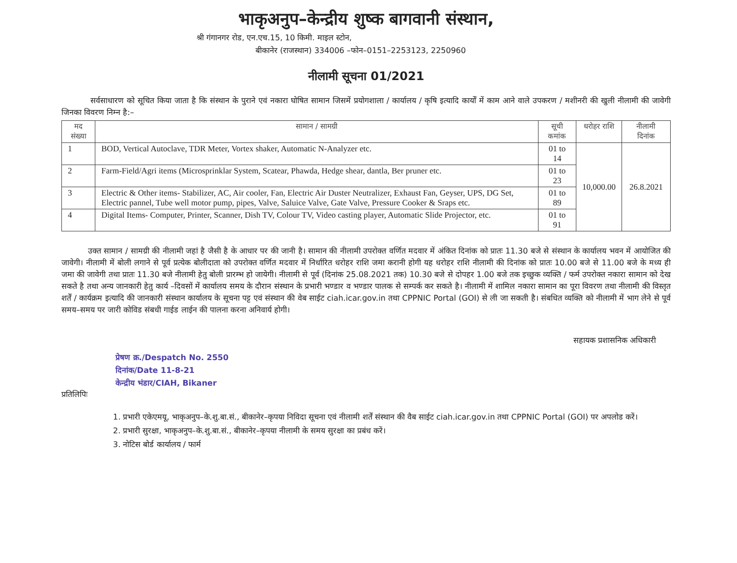भाकृअनुप–केन्द्रीय शुष्क बागवानी संस्थान,
श्री गंगानगर रोड, एन.एच.15, 10 किमी. माइल स्टोन,
बीकानेर (राजस्थान) 334006 –फोन–0151–2253123, 2250960
नीलामी सूचना 01/2021
सर्वसाधारण को सूचित किया जाता है कि संस्थान के पुराने एवं नकारा घोषित सामान जिसमें प्रयोगशाला / कार्यालय / कृषि इत्यादि कार्यों में काम आने वाले उपकरण / मशीनरी की खुली नीलामी की जावेगी जिनका विवरण निम्न है:–
| मद संख्या | सामान / सामग्री | सूची कमांक | धरोहर राशि | नीलामी दिनांक |
| --- | --- | --- | --- | --- |
| 1 | BOD, Vertical Autoclave, TDR Meter, Vortex shaker, Automatic N-Analyzer etc. | 01 to 14 | 10,000.00 | 26.8.2021 |
| 2 | Farm-Field/Agri items (Microsprinklar System, Scatear, Phawda, Hedge shear, dantla, Ber pruner etc. | 01 to 23 | | |
| 3 | Electric & Other items- Stabilizer, AC, Air cooler, Fan, Electric Air Duster Neutralizer, Exhaust Fan, Geyser, UPS, DG Set, Electric pannel, Tube well motor pump, pipes, Valve, Saluice Valve, Gate Valve, Pressure Cooker & Sraps etc. | 01 to 89 | | |
| 4 | Digital Items- Computer, Printer, Scanner, Dish TV, Colour TV, Video casting player, Automatic Slide Projector, etc. | 01 to 91 | | |
उक्त सामान / सामग्री की नीलामी जहां है जैसी है के आधार पर की जानी है। सामान की नीलामी उपरोक्त वर्णित मदवार में अंकित दिनांक को प्रातः 11.30 बजे से संस्थान के कार्यालय भवन में आयोजित की जावेगी। नीलामी में बोली लगाने से पूर्व प्रत्येक बोलीदाता को उपरोक्त वर्णित मदवार में निर्धारित धरोहर राशि जमा करानी होगी यह धरोहर राशि नीलामी की दिनांक को प्रातः 10.00 बजे से 11.00 बजे के मध्य ही जमा की जावेगी तथा प्रातः 11.30 बजे नीलामी हेतु बोली प्रारम्भ हो जायेगी। नीलामी से पूर्व (दिनांक 25.08.2021 तक) 10.30 बजे से दोपहर 1.00 बजे तक इच्छुक व्यक्ति / फर्म उपरोक्त नकारा सामान को देख सकते है तथा अन्य जानकारी हेतु कार्य –दिवसों में कार्यालय समय के दौरान संस्थान के प्रभारी भण्डार व भण्डार पालक से सम्पर्क कर सकते है। नीलामी में शामिल नकारा सामान का पूरा विवरण तथा नीलामी की विस्तृत शर्तें / कार्यक्रम इत्यादि की जानकारी संस्थान कार्यालय के सूचना पट्ट एवं संस्थान की वेब साईट ciah.icar.gov.in तथा CPPNIC Portal (GOI) से ली जा सकती है। संबधित व्यक्ति को नीलामी में भाग लेने से पूर्व समय–समय पर जारी कोविड संबधी गाईड लाईन की पालना करना अनिवार्य होगी।
सहायक प्रशासनिक अधिकारी
प्रेषण क्र./Despatch No. 2550
दिनांक/Date 11-8-21
केन्द्रीय भंडार/CIAH, Bikaner
प्रतिलिपिः
1. प्रभारी एकेएमयू, भाकृअनुप–के.शु.बा.सं., बीकानेर–कृपया निविदा सूचना एवं नीलामी शर्तें संस्थान की वैब साईट ciah.icar.gov.in तथा CPPNIC Portal (GOI) पर अपलोड करें।
2. प्रभारी सुरक्षा, भाकृअनुप–के.शु.बा.सं., बीकानेर–कृपया नीलामी के समय सुरक्षा का प्रबंध करें।
3. नोटिस बोर्ड कार्यालय / फार्म